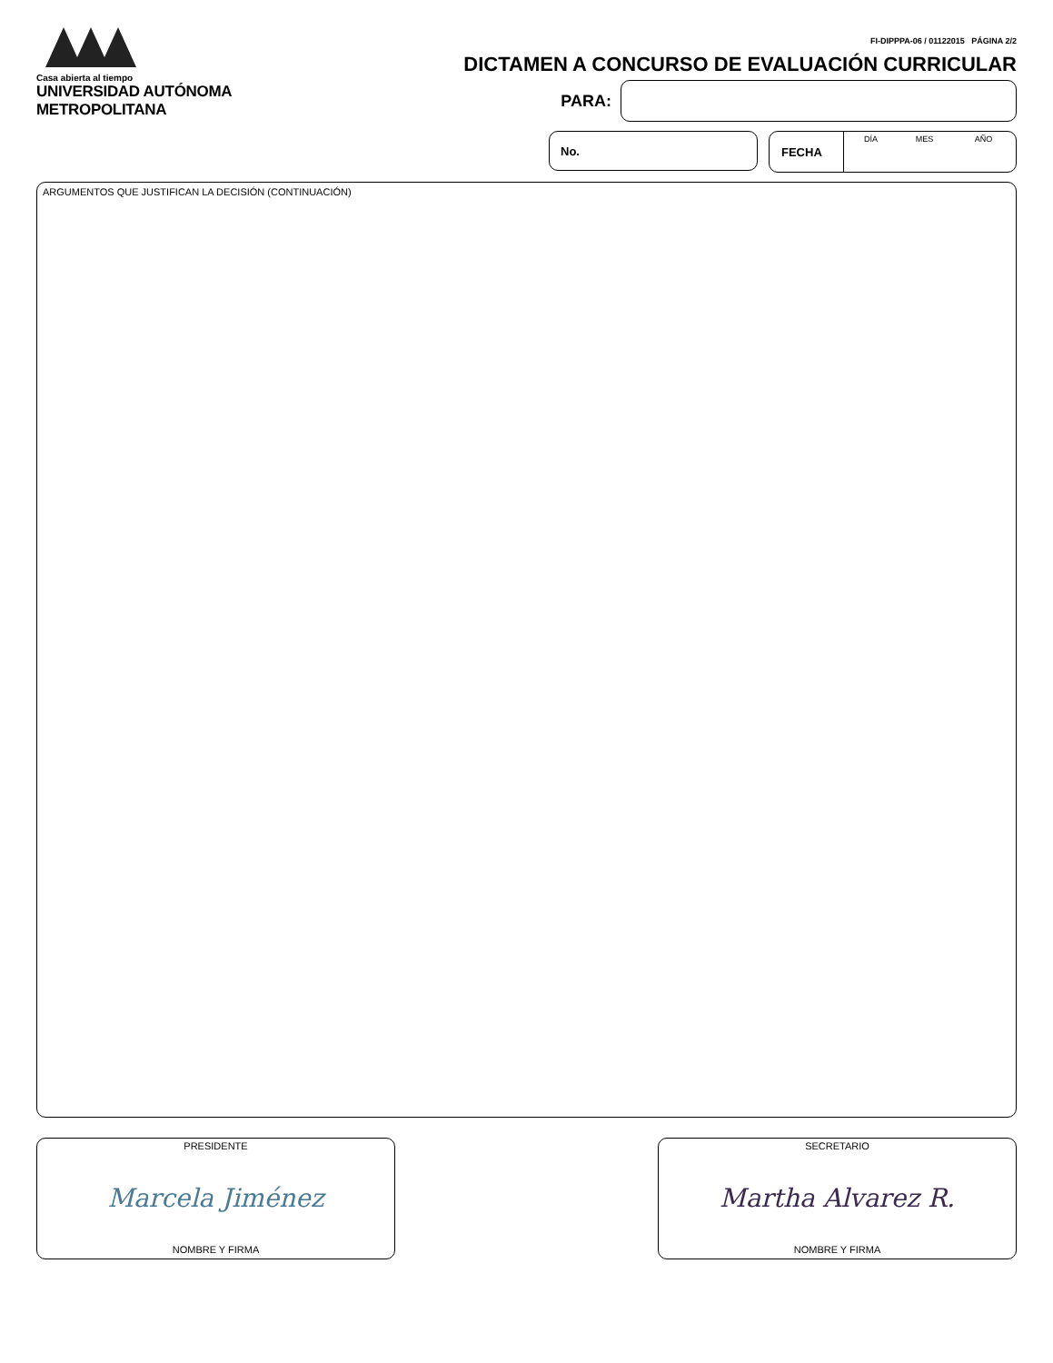Casa abierta al tiempo
UNIVERSIDAD AUTÓNOMA METROPOLITANA
FI-DIPPPA-06 / 01122015 PÁGINA 2/2
DICTAMEN A CONCURSO DE EVALUACIÓN CURRICULAR
PARA:
No. FECHA
DÍA MES AÑO
ARGUMENTOS QUE JUSTIFICAN LA DECISIÓN (CONTINUACIÓN)
PRESIDENTE
Marcela Jiménez
NOMBRE Y FIRMA
SECRETARIO
Martha Alvarez R.
NOMBRE Y FIRMA